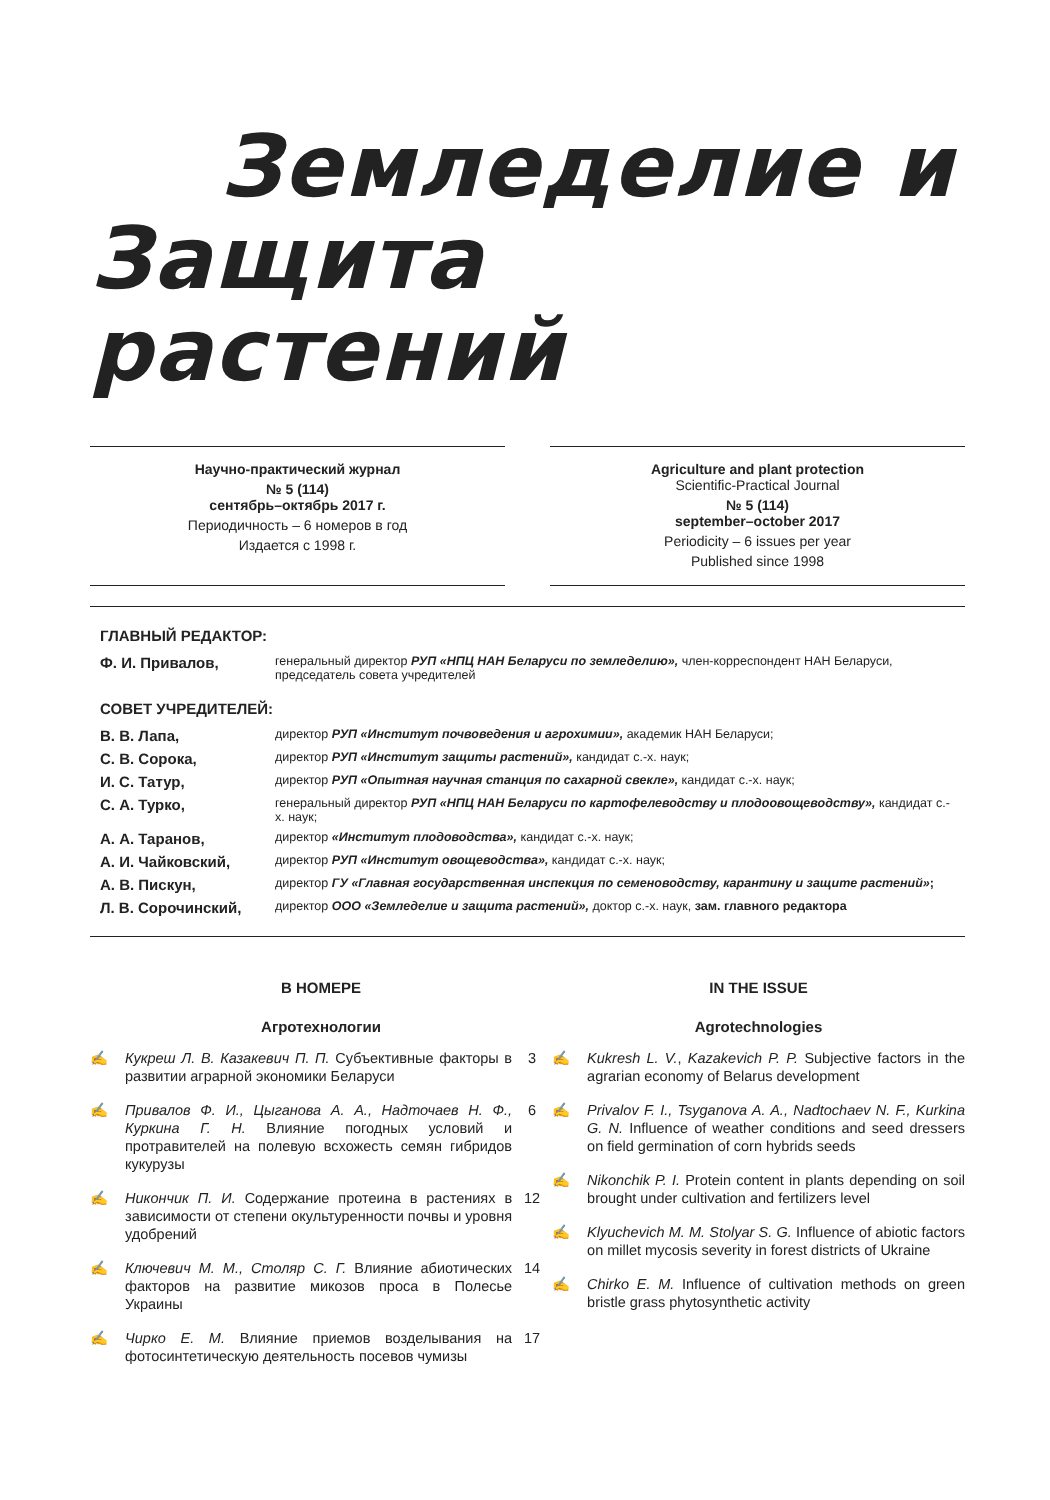Земледелие и
Защита растений
Научно-практический журнал
№ 5 (114)
сентябрь–октябрь 2017 г.
Периодичность – 6 номеров в год
Издается с 1998 г.
Agriculture and plant protection
Scientific-Practical Journal
№ 5 (114)
september–october 2017
Periodicity – 6 issues per year
Published since 1998
ГЛАВНЫЙ РЕДАКТОР:
Ф. И. Привалов,
генеральный директор РУП «НПЦ НАН Беларуси по земледелию», член-корреспондент НАН Беларуси, председатель совета учредителей
СОВЕТ УЧРЕДИТЕЛЕЙ:
В. В. Лапа,
директор РУП «Институт почвоведения и агрохимии», академик НАН Беларуси;
С. В. Сорока,
директор РУП «Институт защиты растений», кандидат с.-х. наук;
И. С. Татур,
директор РУП «Опытная научная станция по сахарной свекле», кандидат с.-х. наук;
С. А. Турко,
генеральный директор РУП «НПЦ НАН Беларуси по картофелеводству и плодоовощеводству», кандидат с.-х. наук;
А. А. Таранов,
директор «Институт плодоводства», кандидат с.-х. наук;
А. И. Чайковский,
директор РУП «Институт овощеводства», кандидат с.-х. наук;
А. В. Пискун,
директор ГУ «Главная государственная инспекция по семеноводству, карантину и защите растений»;
Л. В. Сорочинский,
директор ООО «Земледелие и защита растений», доктор с.-х. наук, зам. главного редактора
В НОМЕРЕ
Агротехнологии
✍ Кукреш Л. В. Казакевич П. П. Субъективные факторы в развитии аграрной экономики Беларуси 3
✍ Привалов Ф. И., Цыганова А. А., Надточаев Н. Ф., Куркина Г. Н. Влияние погодных условий и протравителей на полевую всхожесть семян гибридов кукурузы 6
✍ Никончик П. И. Содержание протеина в растениях в зависимости от степени окультуренности почвы и уровня удобрений 12
✍ Ключевич М. М., Столяр С. Г. Влияние абиотических факторов на развитие микозов проса в Полесье Украины 14
✍ Чирко Е. М. Влияние приемов возделывания на фотосинтетическую деятельность посевов чумизы 17
IN THE ISSUE
Agrotechnologies
✍ Kukresh L. V., Kazakevich P. P. Subjective factors in the agrarian economy of Belarus development
✍ Privalov F. I., Tsyganova A. A., Nadtochaev N. F., Kurkina G. N. Influence of weather conditions and seed dressers on field germination of corn hybrids seeds
✍ Nikonchik P. I. Protein content in plants depending on soil brought under cultivation and fertilizers level
✍ Klyuchevich M. M. Stolyar S. G. Influence of abiotic factors on millet mycosis severity in forest districts of Ukraine
✍ Chirko E. M. Influence of cultivation methods on green bristle grass phytosynthetic activity